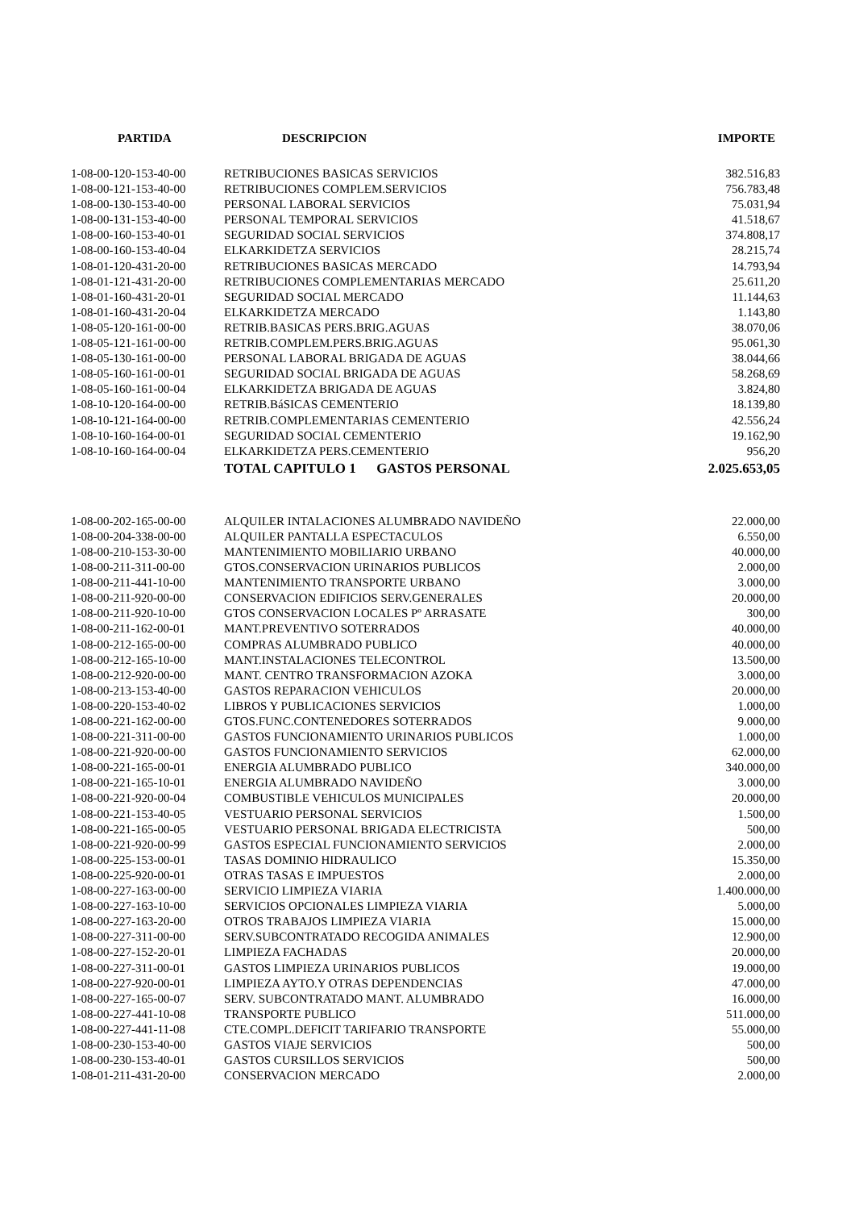| PARTIDA | DESCRIPCION | IMPORTE |
| --- | --- | --- |
| 1-08-00-120-153-40-00 | RETRIBUCIONES BASICAS SERVICIOS | 382.516,83 |
| 1-08-00-121-153-40-00 | RETRIBUCIONES COMPLEM.SERVICIOS | 756.783,48 |
| 1-08-00-130-153-40-00 | PERSONAL LABORAL SERVICIOS | 75.031,94 |
| 1-08-00-131-153-40-00 | PERSONAL TEMPORAL SERVICIOS | 41.518,67 |
| 1-08-00-160-153-40-01 | SEGURIDAD SOCIAL SERVICIOS | 374.808,17 |
| 1-08-00-160-153-40-04 | ELKARKIDETZA SERVICIOS | 28.215,74 |
| 1-08-01-120-431-20-00 | RETRIBUCIONES BASICAS MERCADO | 14.793,94 |
| 1-08-01-121-431-20-00 | RETRIBUCIONES COMPLEMENTARIAS MERCADO | 25.611,20 |
| 1-08-01-160-431-20-01 | SEGURIDAD SOCIAL MERCADO | 11.144,63 |
| 1-08-01-160-431-20-04 | ELKARKIDETZA MERCADO | 1.143,80 |
| 1-08-05-120-161-00-00 | RETRIB.BASICAS PERS.BRIG.AGUAS | 38.070,06 |
| 1-08-05-121-161-00-00 | RETRIB.COMPLEM.PERS.BRIG.AGUAS | 95.061,30 |
| 1-08-05-130-161-00-00 | PERSONAL LABORAL BRIGADA DE AGUAS | 38.044,66 |
| 1-08-05-160-161-00-01 | SEGURIDAD SOCIAL BRIGADA DE AGUAS | 58.268,69 |
| 1-08-05-160-161-00-04 | ELKARKIDETZA BRIGADA DE AGUAS | 3.824,80 |
| 1-08-10-120-164-00-00 | RETRIB.BáSICAS CEMENTERIO | 18.139,80 |
| 1-08-10-121-164-00-00 | RETRIB.COMPLEMENTARIAS CEMENTERIO | 42.556,24 |
| 1-08-10-160-164-00-01 | SEGURIDAD SOCIAL CEMENTERIO | 19.162,90 |
| 1-08-10-160-164-00-04 | ELKARKIDETZA PERS.CEMENTERIO | 956,20 |
| | TOTAL CAPITULO 1 GASTOS PERSONAL | 2.025.653,05 |
| 1-08-00-202-165-00-00 | ALQUILER INTALACIONES ALUMBRADO NAVIDEÑO | 22.000,00 |
| 1-08-00-204-338-00-00 | ALQUILER PANTALLA ESPECTACULOS | 6.550,00 |
| 1-08-00-210-153-30-00 | MANTENIMIENTO MOBILIARIO URBANO | 40.000,00 |
| 1-08-00-211-311-00-00 | GTOS.CONSERVACION URINARIOS PUBLICOS | 2.000,00 |
| 1-08-00-211-441-10-00 | MANTENIMIENTO TRANSPORTE URBANO | 3.000,00 |
| 1-08-00-211-920-00-00 | CONSERVACION EDIFICIOS SERV.GENERALES | 20.000,00 |
| 1-08-00-211-920-10-00 | GTOS CONSERVACION LOCALES Pº ARRASATE | 300,00 |
| 1-08-00-211-162-00-01 | MANT.PREVENTIVO SOTERRADOS | 40.000,00 |
| 1-08-00-212-165-00-00 | COMPRAS ALUMBRADO PUBLICO | 40.000,00 |
| 1-08-00-212-165-10-00 | MANT.INSTALACIONES TELECONTROL | 13.500,00 |
| 1-08-00-212-920-00-00 | MANT. CENTRO TRANSFORMACION AZOKA | 3.000,00 |
| 1-08-00-213-153-40-00 | GASTOS REPARACION VEHICULOS | 20.000,00 |
| 1-08-00-220-153-40-02 | LIBROS Y PUBLICACIONES SERVICIOS | 1.000,00 |
| 1-08-00-221-162-00-00 | GTOS.FUNC.CONTENEDORES SOTERRADOS | 9.000,00 |
| 1-08-00-221-311-00-00 | GASTOS FUNCIONAMIENTO URINARIOS PUBLICOS | 1.000,00 |
| 1-08-00-221-920-00-00 | GASTOS FUNCIONAMIENTO SERVICIOS | 62.000,00 |
| 1-08-00-221-165-00-01 | ENERGIA ALUMBRADO PUBLICO | 340.000,00 |
| 1-08-00-221-165-10-01 | ENERGIA ALUMBRADO NAVIDEÑO | 3.000,00 |
| 1-08-00-221-920-00-04 | COMBUSTIBLE VEHICULOS MUNICIPALES | 20.000,00 |
| 1-08-00-221-153-40-05 | VESTUARIO PERSONAL SERVICIOS | 1.500,00 |
| 1-08-00-221-165-00-05 | VESTUARIO PERSONAL BRIGADA ELECTRICISTA | 500,00 |
| 1-08-00-221-920-00-99 | GASTOS ESPECIAL FUNCIONAMIENTO SERVICIOS | 2.000,00 |
| 1-08-00-225-153-00-01 | TASAS DOMINIO HIDRAULICO | 15.350,00 |
| 1-08-00-225-920-00-01 | OTRAS TASAS E IMPUESTOS | 2.000,00 |
| 1-08-00-227-163-00-00 | SERVICIO LIMPIEZA VIARIA | 1.400.000,00 |
| 1-08-00-227-163-10-00 | SERVICIOS OPCIONALES LIMPIEZA VIARIA | 5.000,00 |
| 1-08-00-227-163-20-00 | OTROS TRABAJOS LIMPIEZA VIARIA | 15.000,00 |
| 1-08-00-227-311-00-00 | SERV.SUBCONTRATADO RECOGIDA ANIMALES | 12.900,00 |
| 1-08-00-227-152-20-01 | LIMPIEZA FACHADAS | 20.000,00 |
| 1-08-00-227-311-00-01 | GASTOS LIMPIEZA URINARIOS PUBLICOS | 19.000,00 |
| 1-08-00-227-920-00-01 | LIMPIEZA AYTO.Y OTRAS DEPENDENCIAS | 47.000,00 |
| 1-08-00-227-165-00-07 | SERV. SUBCONTRATADO MANT. ALUMBRADO | 16.000,00 |
| 1-08-00-227-441-10-08 | TRANSPORTE PUBLICO | 511.000,00 |
| 1-08-00-227-441-11-08 | CTE.COMPL.DEFICIT TARIFARIO TRANSPORTE | 55.000,00 |
| 1-08-00-230-153-40-00 | GASTOS VIAJE SERVICIOS | 500,00 |
| 1-08-00-230-153-40-01 | GASTOS CURSILLOS SERVICIOS | 500,00 |
| 1-08-01-211-431-20-00 | CONSERVACION MERCADO | 2.000,00 |